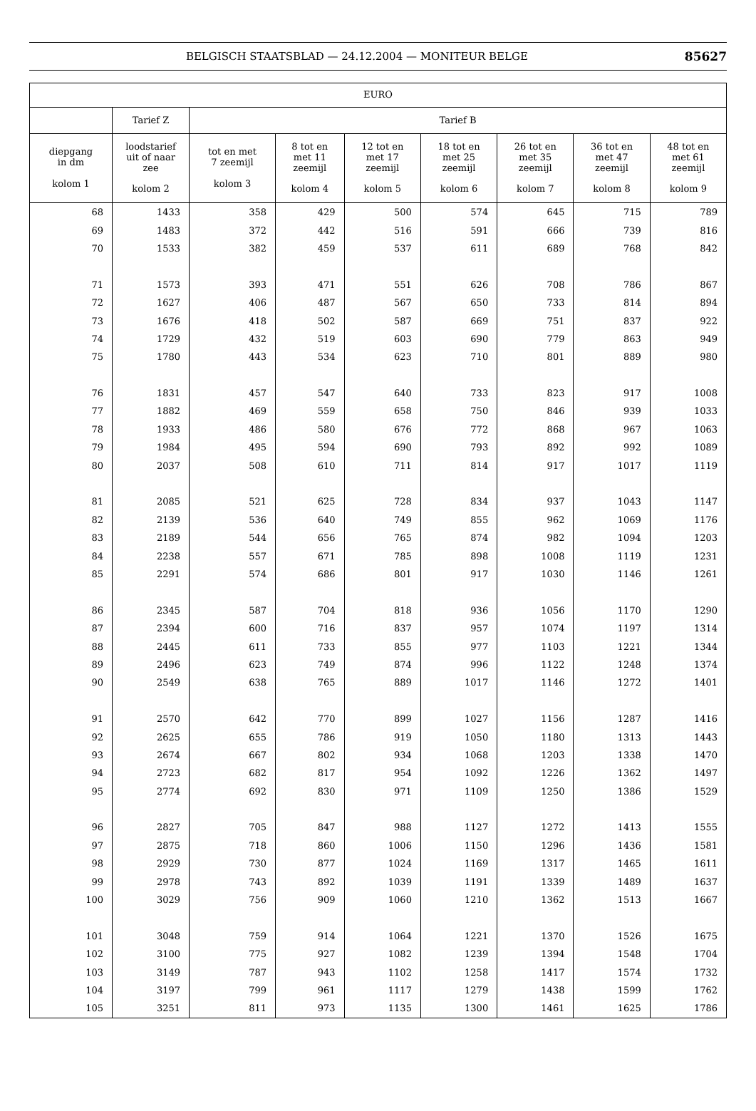BELGISCH STAATSBLAD — 24.12.2004 — MONITEUR BELGE 85627
| EURO | | | | | | | | |
| --- | --- | --- | --- | --- | --- | --- | --- | --- |
| | Tarief Z | Tarief B | | | | | | |
| diepgang in dm kolom 1 | loodstarief uit of naar zee kolom 2 | tot en met 7 zeemijl kolom 3 | 8 tot en met 11 zeemijl kolom 4 | 12 tot en met 17 zeemijl kolom 5 | 18 tot en met 25 zeemijl kolom 6 | 26 tot en met 35 zeemijl kolom 7 | 36 tot en met 47 zeemijl kolom 8 | 48 tot en met 61 zeemijl kolom 9 |
| 68 | 1433 | 358 | 429 | 500 | 574 | 645 | 715 | 789 |
| 69 | 1483 | 372 | 442 | 516 | 591 | 666 | 739 | 816 |
| 70 | 1533 | 382 | 459 | 537 | 611 | 689 | 768 | 842 |
| 71 | 1573 | 393 | 471 | 551 | 626 | 708 | 786 | 867 |
| 72 | 1627 | 406 | 487 | 567 | 650 | 733 | 814 | 894 |
| 73 | 1676 | 418 | 502 | 587 | 669 | 751 | 837 | 922 |
| 74 | 1729 | 432 | 519 | 603 | 690 | 779 | 863 | 949 |
| 75 | 1780 | 443 | 534 | 623 | 710 | 801 | 889 | 980 |
| 76 | 1831 | 457 | 547 | 640 | 733 | 823 | 917 | 1008 |
| 77 | 1882 | 469 | 559 | 658 | 750 | 846 | 939 | 1033 |
| 78 | 1933 | 486 | 580 | 676 | 772 | 868 | 967 | 1063 |
| 79 | 1984 | 495 | 594 | 690 | 793 | 892 | 992 | 1089 |
| 80 | 2037 | 508 | 610 | 711 | 814 | 917 | 1017 | 1119 |
| 81 | 2085 | 521 | 625 | 728 | 834 | 937 | 1043 | 1147 |
| 82 | 2139 | 536 | 640 | 749 | 855 | 962 | 1069 | 1176 |
| 83 | 2189 | 544 | 656 | 765 | 874 | 982 | 1094 | 1203 |
| 84 | 2238 | 557 | 671 | 785 | 898 | 1008 | 1119 | 1231 |
| 85 | 2291 | 574 | 686 | 801 | 917 | 1030 | 1146 | 1261 |
| 86 | 2345 | 587 | 704 | 818 | 936 | 1056 | 1170 | 1290 |
| 87 | 2394 | 600 | 716 | 837 | 957 | 1074 | 1197 | 1314 |
| 88 | 2445 | 611 | 733 | 855 | 977 | 1103 | 1221 | 1344 |
| 89 | 2496 | 623 | 749 | 874 | 996 | 1122 | 1248 | 1374 |
| 90 | 2549 | 638 | 765 | 889 | 1017 | 1146 | 1272 | 1401 |
| 91 | 2570 | 642 | 770 | 899 | 1027 | 1156 | 1287 | 1416 |
| 92 | 2625 | 655 | 786 | 919 | 1050 | 1180 | 1313 | 1443 |
| 93 | 2674 | 667 | 802 | 934 | 1068 | 1203 | 1338 | 1470 |
| 94 | 2723 | 682 | 817 | 954 | 1092 | 1226 | 1362 | 1497 |
| 95 | 2774 | 692 | 830 | 971 | 1109 | 1250 | 1386 | 1529 |
| 96 | 2827 | 705 | 847 | 988 | 1127 | 1272 | 1413 | 1555 |
| 97 | 2875 | 718 | 860 | 1006 | 1150 | 1296 | 1436 | 1581 |
| 98 | 2929 | 730 | 877 | 1024 | 1169 | 1317 | 1465 | 1611 |
| 99 | 2978 | 743 | 892 | 1039 | 1191 | 1339 | 1489 | 1637 |
| 100 | 3029 | 756 | 909 | 1060 | 1210 | 1362 | 1513 | 1667 |
| 101 | 3048 | 759 | 914 | 1064 | 1221 | 1370 | 1526 | 1675 |
| 102 | 3100 | 775 | 927 | 1082 | 1239 | 1394 | 1548 | 1704 |
| 103 | 3149 | 787 | 943 | 1102 | 1258 | 1417 | 1574 | 1732 |
| 104 | 3197 | 799 | 961 | 1117 | 1279 | 1438 | 1599 | 1762 |
| 105 | 3251 | 811 | 973 | 1135 | 1300 | 1461 | 1625 | 1786 |